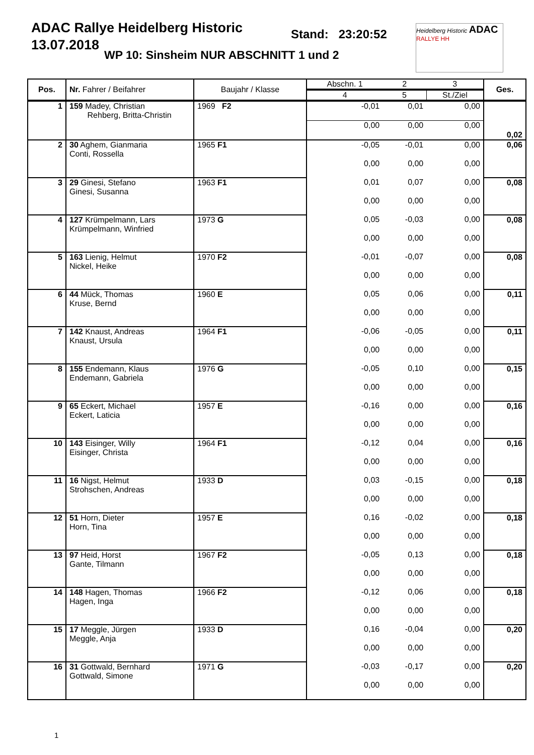ADAC Rallye Heidelberg Historic
13.07.2018
Stand: 23:20:52
WP 10: Sinsheim NUR ABSCHNITT 1 und 2
Heidelberg Historic ADAC
RALLYE HH
| Pos. | Nr. Fahrer / Beifahrer | Baujahr / Klasse | Abschn. 1 | 2 | 3 | Ges. |
| --- | --- | --- | --- | --- | --- | --- |
| | | | 4 | 5 | St./Ziel | |
| 1 | 159 Madey, Christian Rehberg, Britta-Christin | 1969 F2 | -0,01 | 0,01 | 0,00 | 0,02 |
| | | | 0,00 | 0,00 | 0,00 | |
| 2 | 30 Aghem, Gianmaria Conti, Rossella | 1965 F1 | -0,05 | -0,01 | 0,00 | 0,06 |
| | | | 0,00 | 0,00 | 0,00 | |
| 3 | 29 Ginesi, Stefano Ginesi, Susanna | 1963 F1 | 0,01 | 0,07 | 0,00 | 0,08 |
| | | | 0,00 | 0,00 | 0,00 | |
| 4 | 127 Krümpelmann, Lars Krümpelmann, Winfried | 1973 G | 0,05 | -0,03 | 0,00 | 0,08 |
| | | | 0,00 | 0,00 | 0,00 | |
| 5 | 163 Lienig, Helmut Nickel, Heike | 1970 F2 | -0,01 | -0,07 | 0,00 | 0,08 |
| | | | 0,00 | 0,00 | 0,00 | |
| 6 | 44 Mück, Thomas Kruse, Bernd | 1960 E | 0,05 | 0,06 | 0,00 | 0,11 |
| | | | 0,00 | 0,00 | 0,00 | |
| 7 | 142 Knaust, Andreas Knaust, Ursula | 1964 F1 | -0,06 | -0,05 | 0,00 | 0,11 |
| | | | 0,00 | 0,00 | 0,00 | |
| 8 | 155 Endemann, Klaus Endemann, Gabriela | 1976 G | -0,05 | 0,10 | 0,00 | 0,15 |
| | | | 0,00 | 0,00 | 0,00 | |
| 9 | 65 Eckert, Michael Eckert, Laticia | 1957 E | -0,16 | 0,00 | 0,00 | 0,16 |
| | | | 0,00 | 0,00 | 0,00 | |
| 10 | 143 Eisinger, Willy Eisinger, Christa | 1964 F1 | -0,12 | 0,04 | 0,00 | 0,16 |
| | | | 0,00 | 0,00 | 0,00 | |
| 11 | 16 Nigst, Helmut Strohschen, Andreas | 1933 D | 0,03 | -0,15 | 0,00 | 0,18 |
| | | | 0,00 | 0,00 | 0,00 | |
| 12 | 51 Horn, Dieter Horn, Tina | 1957 E | 0,16 | -0,02 | 0,00 | 0,18 |
| | | | 0,00 | 0,00 | 0,00 | |
| 13 | 97 Heid, Horst Gante, Tilmann | 1967 F2 | -0,05 | 0,13 | 0,00 | 0,18 |
| | | | 0,00 | 0,00 | 0,00 | |
| 14 | 148 Hagen, Thomas Hagen, Inga | 1966 F2 | -0,12 | 0,06 | 0,00 | 0,18 |
| | | | 0,00 | 0,00 | 0,00 | |
| 15 | 17 Meggle, Jürgen Meggle, Anja | 1933 D | 0,16 | -0,04 | 0,00 | 0,20 |
| | | | 0,00 | 0,00 | 0,00 | |
| 16 | 31 Gottwald, Bernhard Gottwald, Simone | 1971 G | -0,03 | -0,17 | 0,00 | 0,20 |
| | | | 0,00 | 0,00 | 0,00 | |
1